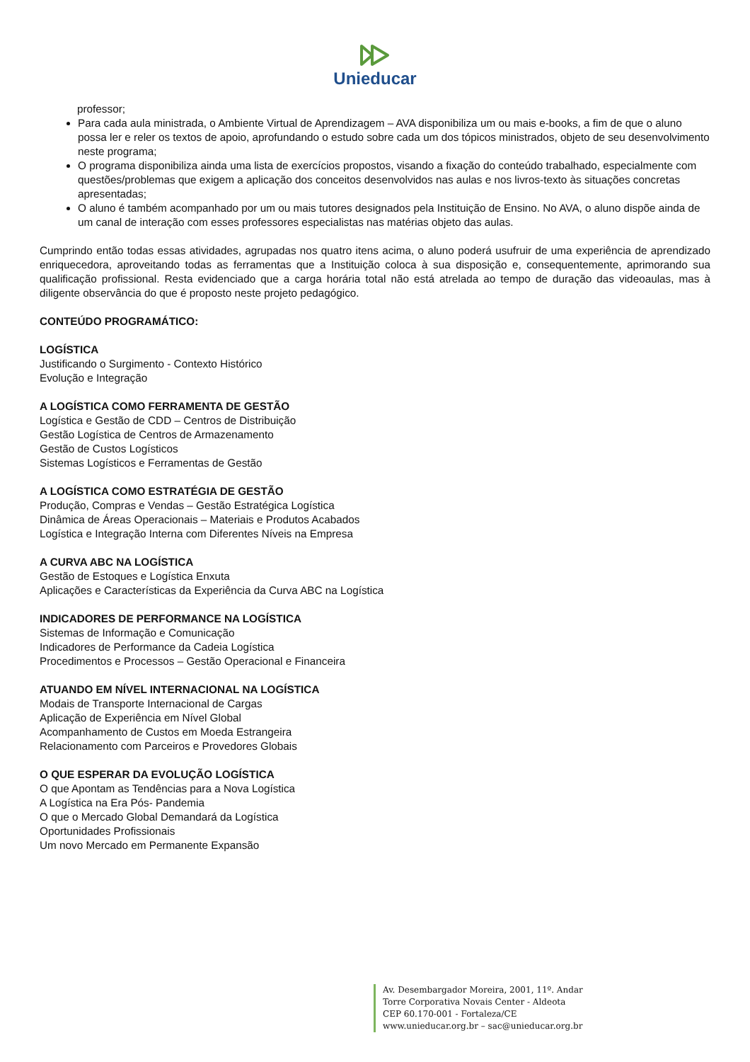Unieducar
professor;
Para cada aula ministrada, o Ambiente Virtual de Aprendizagem – AVA disponibiliza um ou mais e-books, a fim de que o aluno possa ler e reler os textos de apoio, aprofundando o estudo sobre cada um dos tópicos ministrados, objeto de seu desenvolvimento neste programa;
O programa disponibiliza ainda uma lista de exercícios propostos, visando a fixação do conteúdo trabalhado, especialmente com questões/problemas que exigem a aplicação dos conceitos desenvolvidos nas aulas e nos livros-texto às situações concretas apresentadas;
O aluno é também acompanhado por um ou mais tutores designados pela Instituição de Ensino. No AVA, o aluno dispõe ainda de um canal de interação com esses professores especialistas nas matérias objeto das aulas.
Cumprindo então todas essas atividades, agrupadas nos quatro itens acima, o aluno poderá usufruir de uma experiência de aprendizado enriquecedora, aproveitando todas as ferramentas que a Instituição coloca à sua disposição e, consequentemente, aprimorando sua qualificação profissional. Resta evidenciado que a carga horária total não está atrelada ao tempo de duração das videoaulas, mas à diligente observância do que é proposto neste projeto pedagógico.
CONTEÚDO PROGRAMÁTICO:
LOGÍSTICA
Justificando o Surgimento - Contexto Histórico
Evolução e Integração
A LOGÍSTICA COMO FERRAMENTA DE GESTÃO
Logística e Gestão de CDD – Centros de Distribuição
Gestão Logística de Centros de Armazenamento
Gestão de Custos Logísticos
Sistemas Logísticos e Ferramentas de Gestão
A LOGÍSTICA COMO ESTRATÉGIA DE GESTÃO
Produção, Compras e Vendas – Gestão Estratégica Logística
Dinâmica de Áreas Operacionais – Materiais e Produtos Acabados
Logística e Integração Interna com Diferentes Níveis na Empresa
A CURVA ABC NA LOGÍSTICA
Gestão de Estoques e Logística Enxuta
Aplicações e Características da Experiência da Curva ABC na Logística
INDICADORES DE PERFORMANCE NA LOGÍSTICA
Sistemas de Informação e Comunicação
Indicadores de Performance da Cadeia Logística
Procedimentos e Processos – Gestão Operacional e Financeira
ATUANDO EM NÍVEL INTERNACIONAL NA LOGÍSTICA
Modais de Transporte Internacional de Cargas
Aplicação de Experiência em Nível Global
Acompanhamento de Custos em Moeda Estrangeira
Relacionamento com Parceiros e Provedores Globais
O QUE ESPERAR DA EVOLUÇÃO LOGÍSTICA
O que Apontam as Tendências para a Nova Logística
A Logística na Era Pós- Pandemia
O que o Mercado Global Demandará da Logística
Oportunidades Profissionais
Um novo Mercado em Permanente Expansão
Av. Desembargador Moreira, 2001, 11º. Andar
Torre Corporativa Novais Center - Aldeota
CEP 60.170-001 - Fortaleza/CE
www.unieducar.org.br – sac@unieducar.org.br